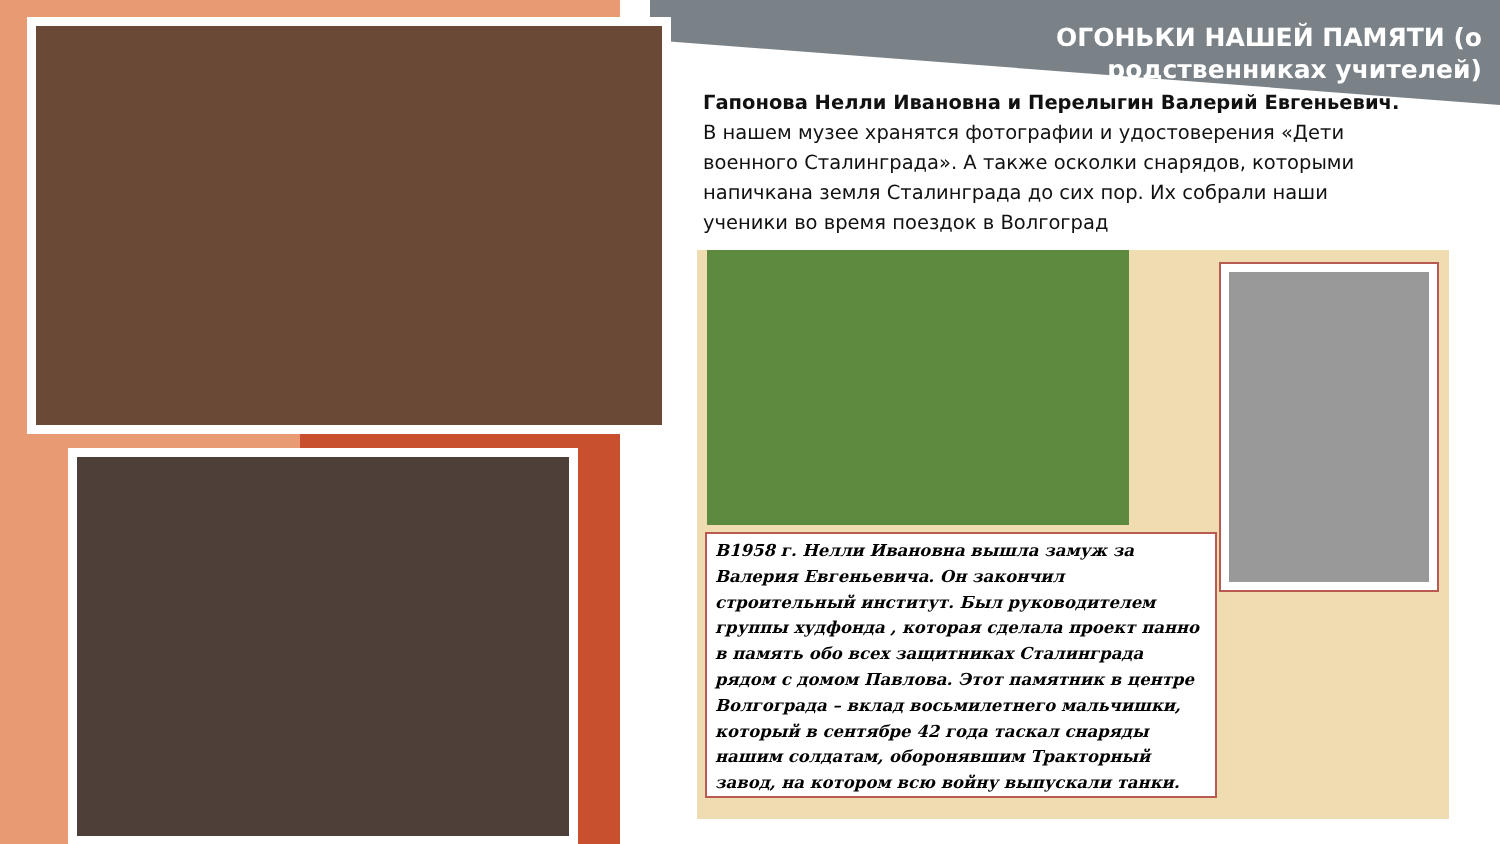ОГОНЬКИ НАШЕЙ ПАМЯТИ (о родственниках учителей)
Гапонова Нелли Ивановна и Перелыгин Валерий Евгеньевич.
В нашем музее хранятся фотографии и удостоверения «Дети военного Сталинграда». А также осколки снарядов, которыми напичкана земля Сталинграда до сих пор. Их собрали наши ученики во время поездок в Волгоград
В1958 г. Нелли Ивановна вышла замуж за Валерия Евгеньевича. Он закончил строительный институт. Был руководителем группы худфонда , которая сделала проект панно в память обо всех защитниках Сталинграда рядом с домом Павлова. Этот памятник в центре Волгограда – вклад восьмилетнего мальчишки, который в сентябре 42 года таскал снаряды нашим солдатам, оборонявшим Тракторный завод, на котором всю войну выпускали танки.